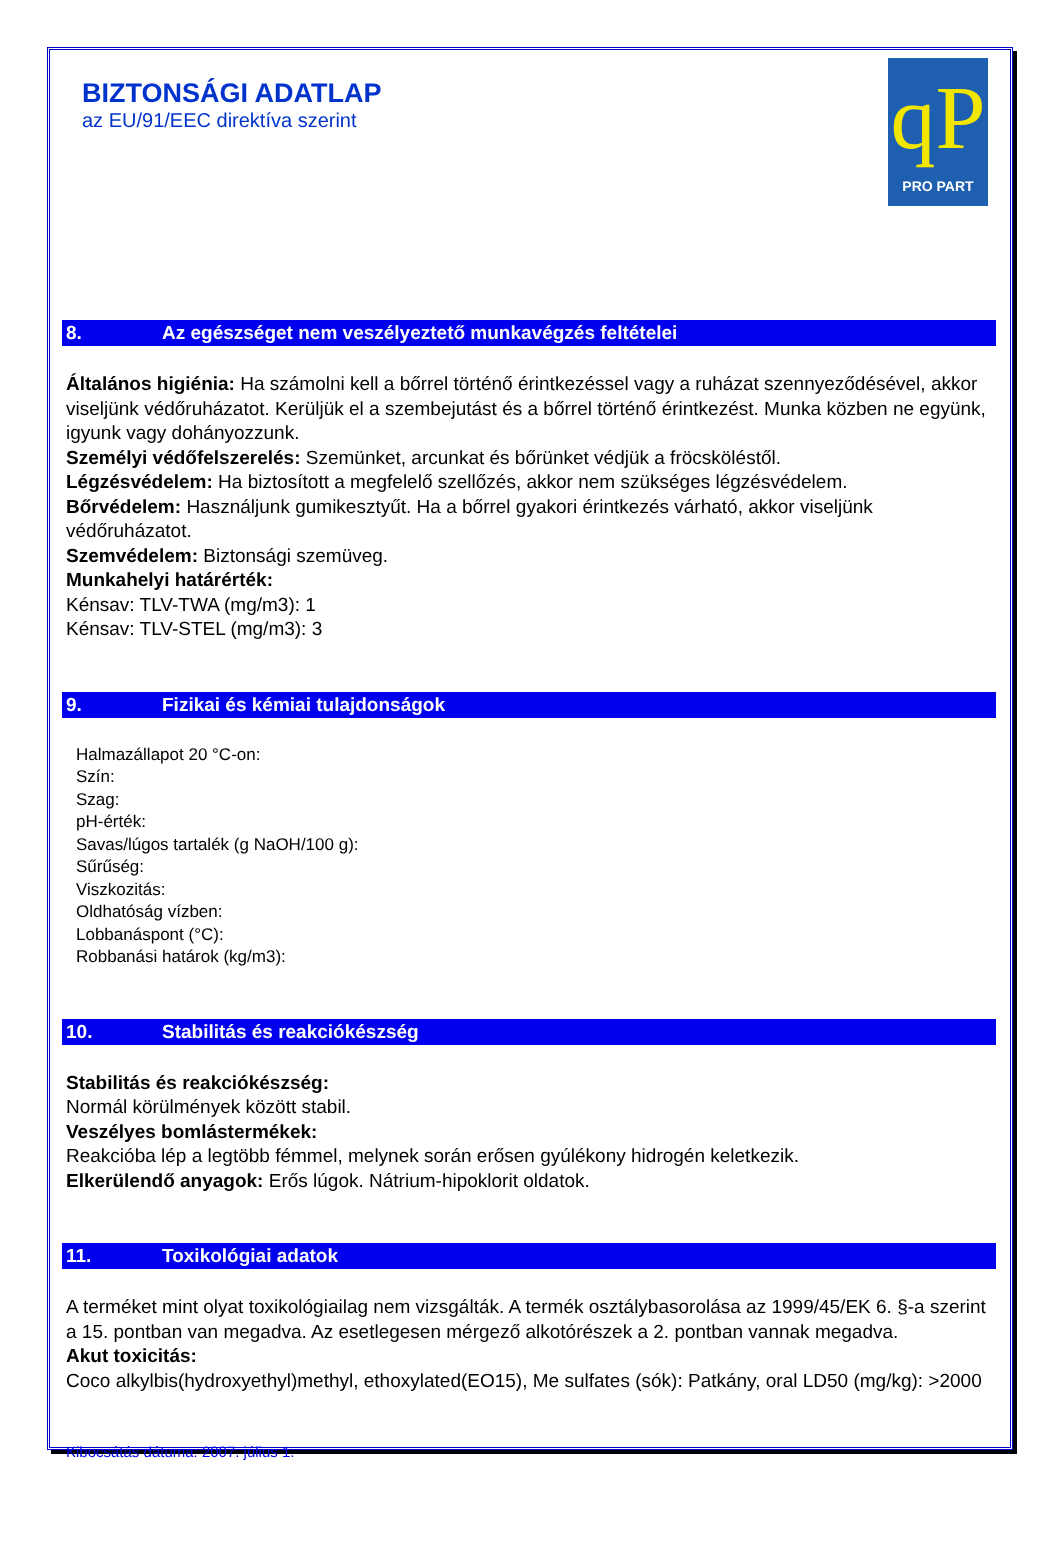BIZTONSÁGI ADATLAP
az EU/91/EEC direktíva szerint
qP
PRO PART
8. Az egészséget nem veszélyeztető munkavégzés feltételei
Általános higiénia: Ha számolni kell a bőrrel történő érintkezéssel vagy a ruházat szennyeződésével, akkor viseljünk védőruházatot. Kerüljük el a szembejutást és a bőrrel történő érintkezést. Munka közben ne együnk, igyunk vagy dohányozzunk.
Személyi védőfelszerelés: Szemünket, arcunkat és bőrünket védjük a fröcsköléstől.
Légzésvédelem: Ha biztosított a megfelelő szellőzés, akkor nem szükséges légzésvédelem.
Bőrvédelem: Használjunk gumikesztyűt. Ha a bőrrel gyakori érintkezés várható, akkor viseljünk védőruházatot.
Szemvédelem: Biztonsági szemüveg.
Munkahelyi határérték:
Kénsav: TLV-TWA (mg/m3): 1
Kénsav: TLV-STEL (mg/m3): 3
9. Fizikai és kémiai tulajdonságok
Halmazállapot 20 °C-on:
Szín:
Szag:
pH-érték:
Savas/lúgos tartalék (g NaOH/100 g):
Sűrűség:
Viszkozitás:
Oldhatóság vízben:
Lobbanáspont (°C):
Robbanási határok (kg/m3):
10. Stabilitás és reakciókészség
Stabilitás és reakciókészség:
Normál körülmények között stabil.
Veszélyes bomlástermékek:
Reakcióba lép a legtöbb fémmel, melynek során erősen gyúlékony hidrogén keletkezik.
Elkerülendő anyagok: Erős lúgok. Nátrium-hipoklorit oldatok.
11. Toxikológiai adatok
A terméket mint olyat toxikológiailag nem vizsgálták. A termék osztálybasorolása az 1999/45/EK 6. §-a szerint a 15. pontban van megadva. Az esetlegesen mérgező alkotórészek a 2. pontban vannak megadva.
Akut toxicitás:
Coco alkylbis(hydroxyethyl)methyl, ethoxylated(EO15), Me sulfates (sók): Patkány, oral LD50 (mg/kg): >2000
Kibocsátás dátuma: 2007. július 1.